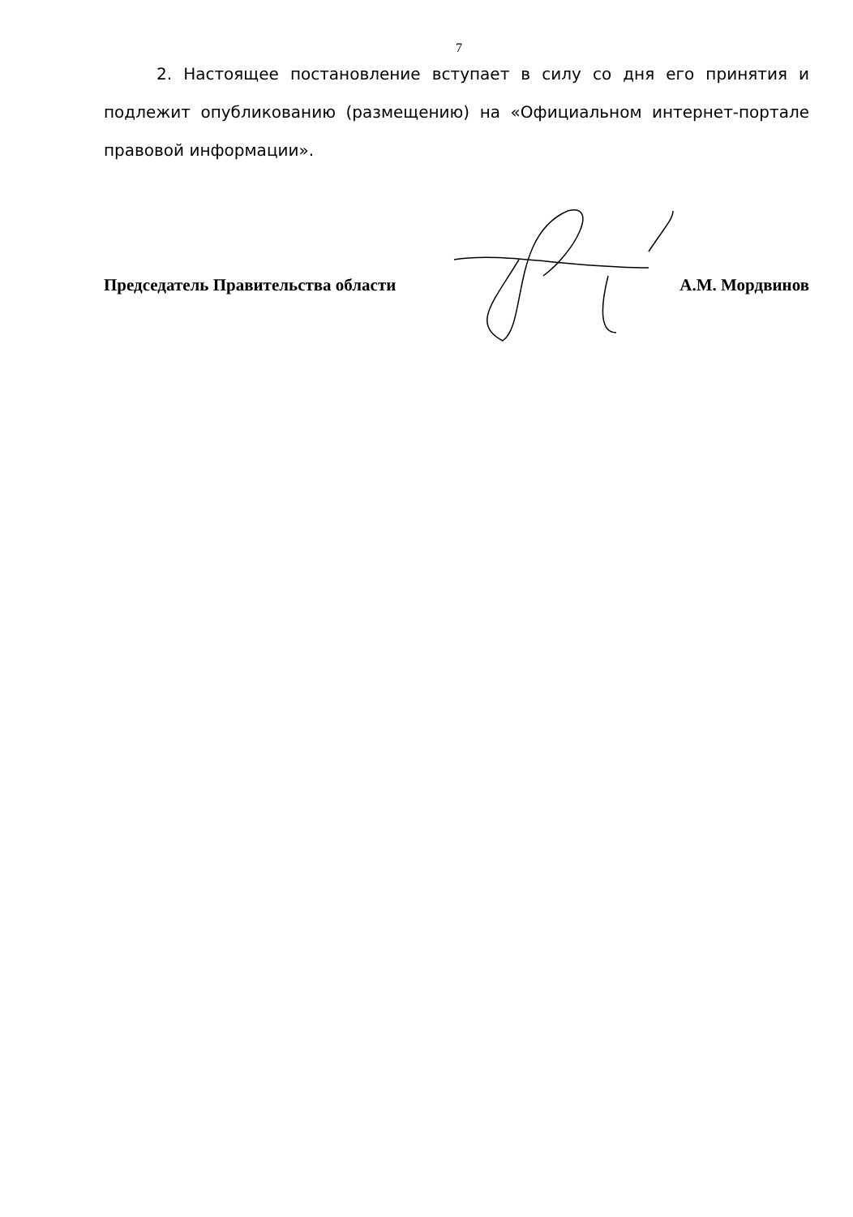7
2. Настоящее постановление вступает в силу со дня его принятия и подлежит опубликованию (размещению) на «Официальном интернет-портале правовой информации».
Председатель Правительства области А.М. Мордвинов